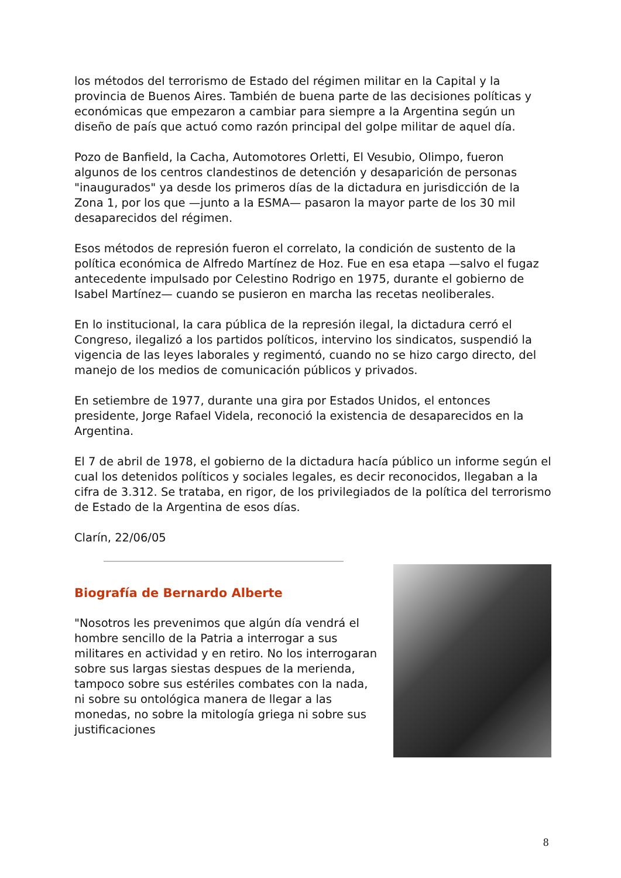los métodos del terrorismo de Estado del régimen militar en la Capital y la provincia de Buenos Aires. También de buena parte de las decisiones políticas y económicas que empezaron a cambiar para siempre a la Argentina según un diseño de país que actuó como razón principal del golpe militar de aquel día.
Pozo de Banfield, la Cacha, Automotores Orletti, El Vesubio, Olimpo, fueron algunos de los centros clandestinos de detención y desaparición de personas "inaugurados" ya desde los primeros días de la dictadura en jurisdicción de la Zona 1, por los que —junto a la ESMA— pasaron la mayor parte de los 30 mil desaparecidos del régimen.
Esos métodos de represión fueron el correlato, la condición de sustento de la política económica de Alfredo Martínez de Hoz. Fue en esa etapa —salvo el fugaz antecedente impulsado por Celestino Rodrigo en 1975, durante el gobierno de Isabel Martínez— cuando se pusieron en marcha las recetas neoliberales.
En lo institucional, la cara pública de la represión ilegal, la dictadura cerró el Congreso, ilegalizó a los partidos políticos, intervino los sindicatos, suspendió la vigencia de las leyes laborales y regimentó, cuando no se hizo cargo directo, del manejo de los medios de comunicación públicos y privados.
En setiembre de 1977, durante una gira por Estados Unidos, el entonces presidente, Jorge Rafael Videla, reconoció la existencia de desaparecidos en la Argentina.
El 7 de abril de 1978, el gobierno de la dictadura hacía público un informe según el cual los detenidos políticos y sociales legales, es decir reconocidos, llegaban a la cifra de 3.312. Se trataba, en rigor, de los privilegiados de la política del terrorismo de Estado de la Argentina de esos días.
Clarín, 22/06/05
Biografía de Bernardo Alberte
"Nosotros les prevenimos que algún día vendrá el hombre sencillo de la Patria a interrogar a sus militares en actividad y en retiro. No los interrogaran sobre sus largas siestas despues de la merienda, tampoco sobre sus estériles combates con la nada, ni sobre su ontológica manera de llegar a las monedas, no sobre la mitología griega ni sobre sus justificaciones
8